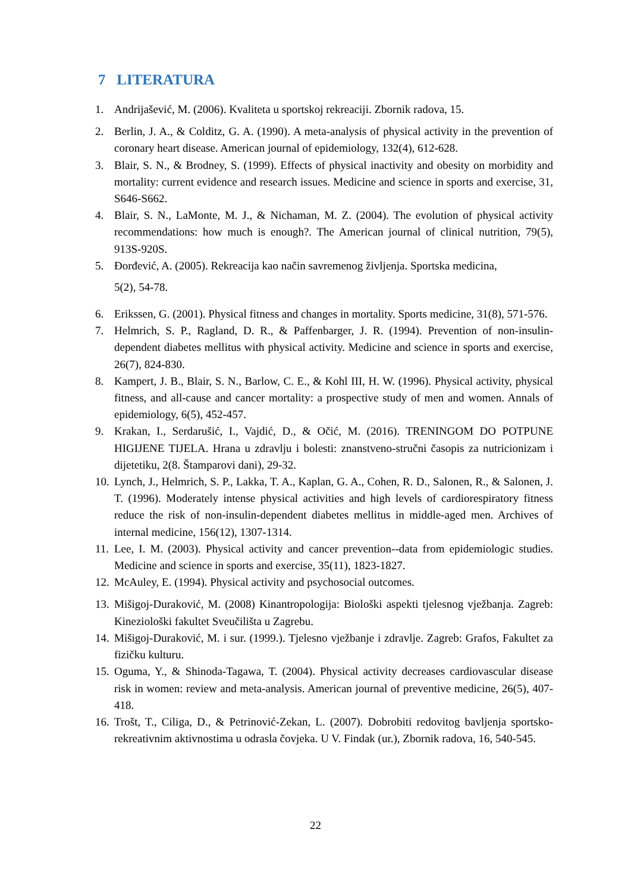7 LITERATURA
1. Andrijašević, M. (2006). Kvaliteta u sportskoj rekreaciji. Zbornik radova, 15.
2. Berlin, J. A., & Colditz, G. A. (1990). A meta-analysis of physical activity in the prevention of coronary heart disease. American journal of epidemiology, 132(4), 612-628.
3. Blair, S. N., & Brodney, S. (1999). Effects of physical inactivity and obesity on morbidity and mortality: current evidence and research issues. Medicine and science in sports and exercise, 31, S646-S662.
4. Blair, S. N., LaMonte, M. J., & Nichaman, M. Z. (2004). The evolution of physical activity recommendations: how much is enough?. The American journal of clinical nutrition, 79(5), 913S-920S.
5. Đorđević, A. (2005). Rekreacija kao način savremenog življenja. Sportska medicina,
5(2), 54-78.
6. Erikssen, G. (2001). Physical fitness and changes in mortality. Sports medicine, 31(8), 571-576.
7. Helmrich, S. P., Ragland, D. R., & Paffenbarger, J. R. (1994). Prevention of non-insulin-dependent diabetes mellitus with physical activity. Medicine and science in sports and exercise, 26(7), 824-830.
8. Kampert, J. B., Blair, S. N., Barlow, C. E., & Kohl III, H. W. (1996). Physical activity, physical fitness, and all-cause and cancer mortality: a prospective study of men and women. Annals of epidemiology, 6(5), 452-457.
9. Krakan, I., Serdarušić, I., Vajdić, D., & Očić, M. (2016). TRENINGOM DO POTPUNE HIGIJENE TIJELA. Hrana u zdravlju i bolesti: znanstveno-stručni časopis za nutricionizam i dijetetiku, 2(8. Štamparovi dani), 29-32.
10. Lynch, J., Helmrich, S. P., Lakka, T. A., Kaplan, G. A., Cohen, R. D., Salonen, R., & Salonen, J. T. (1996). Moderately intense physical activities and high levels of cardiorespiratory fitness reduce the risk of non-insulin-dependent diabetes mellitus in middle-aged men. Archives of internal medicine, 156(12), 1307-1314.
11. Lee, I. M. (2003). Physical activity and cancer prevention--data from epidemiologic studies. Medicine and science in sports and exercise, 35(11), 1823-1827.
12. McAuley, E. (1994). Physical activity and psychosocial outcomes.
13. Mišigoj-Duraković, M. (2008) Kinantropologija: Biološki aspekti tjelesnog vježbanja. Zagreb: Kineziološki fakultet Sveučilišta u Zagrebu.
14. Mišigoj-Duraković, M. i sur. (1999.). Tjelesno vježbanje i zdravlje. Zagreb: Grafos, Fakultet za fizičku kulturu.
15. Oguma, Y., & Shinoda-Tagawa, T. (2004). Physical activity decreases cardiovascular disease risk in women: review and meta-analysis. American journal of preventive medicine, 26(5), 407-418.
16. Trošt, T., Ciliga, D., & Petrinović-Zekan, L. (2007). Dobrobiti redovitog bavljenja sportsko-rekreativnim aktivnostima u odrasla čovjeka. U V. Findak (ur.), Zbornik radova, 16, 540-545.
22